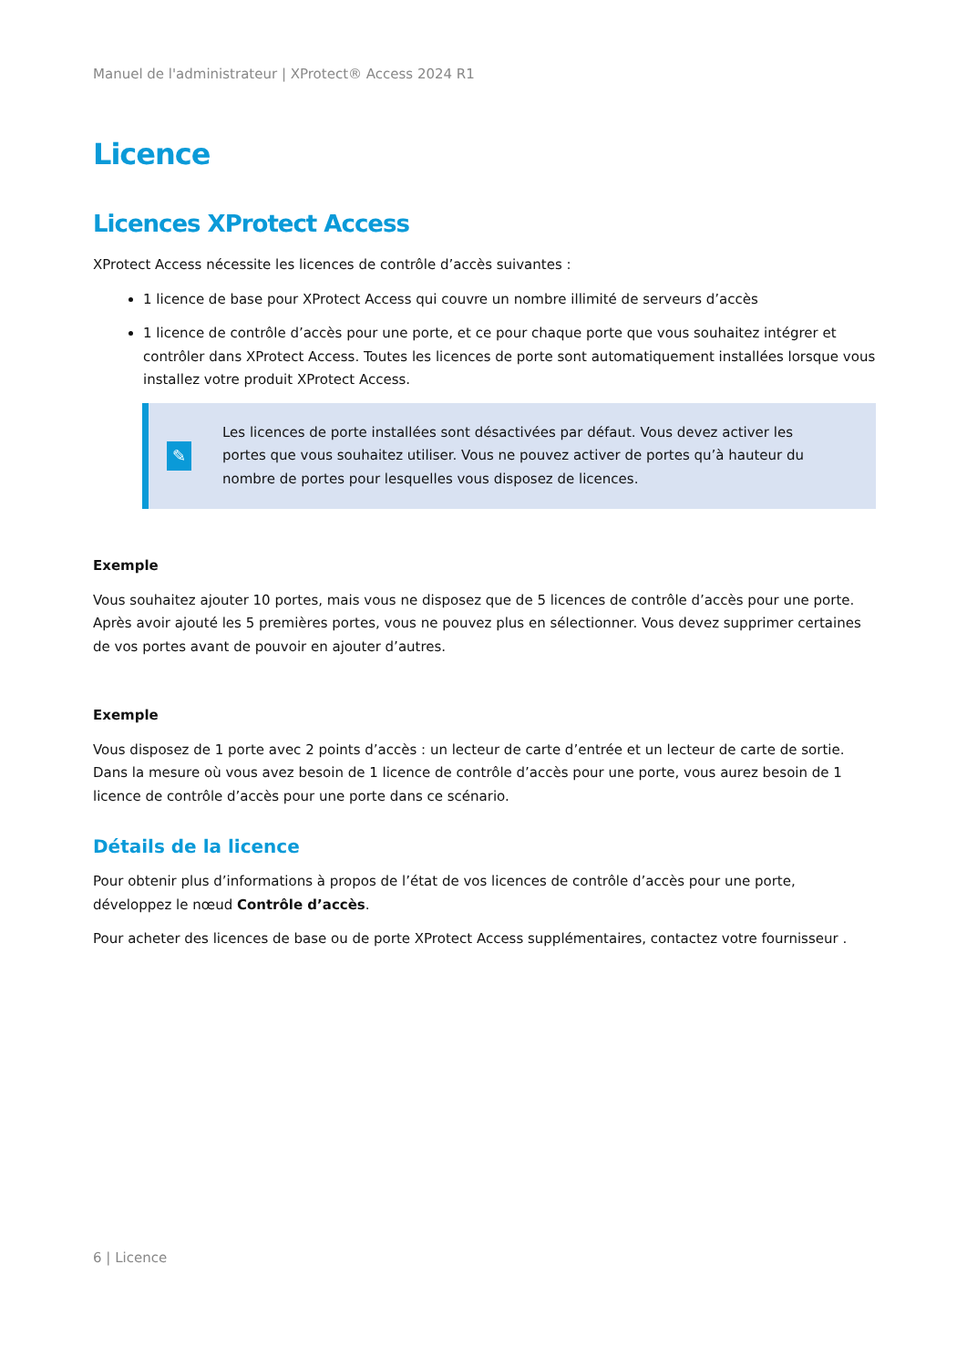Manuel de l'administrateur | XProtect® Access 2024 R1
Licence
Licences XProtect Access
XProtect Access nécessite les licences de contrôle d’accès suivantes :
1 licence de base pour XProtect Access qui couvre un nombre illimité de serveurs d’accès
1 licence de contrôle d’accès pour une porte, et ce pour chaque porte que vous souhaitez intégrer et contrôler dans XProtect Access. Toutes les licences de porte sont automatiquement installées lorsque vous installez votre produit XProtect Access.
✎
Les licences de porte installées sont désactivées par défaut. Vous devez activer les portes que vous souhaitez utiliser. Vous ne pouvez activer de portes qu’à hauteur du nombre de portes pour lesquelles vous disposez de licences.
Exemple
Vous souhaitez ajouter 10 portes, mais vous ne disposez que de 5 licences de contrôle d’accès pour une porte. Après avoir ajouté les 5 premières portes, vous ne pouvez plus en sélectionner. Vous devez supprimer certaines de vos portes avant de pouvoir en ajouter d’autres.
Exemple
Vous disposez de 1 porte avec 2 points d’accès : un lecteur de carte d’entrée et un lecteur de carte de sortie. Dans la mesure où vous avez besoin de 1 licence de contrôle d’accès pour une porte, vous aurez besoin de 1 licence de contrôle d’accès pour une porte dans ce scénario.
Détails de la licence
Pour obtenir plus d’informations à propos de l’état de vos licences de contrôle d’accès pour une porte, développez le nœud Contrôle d’accès.
Pour acheter des licences de base ou de porte XProtect Access supplémentaires, contactez votre fournisseur .
6 | Licence